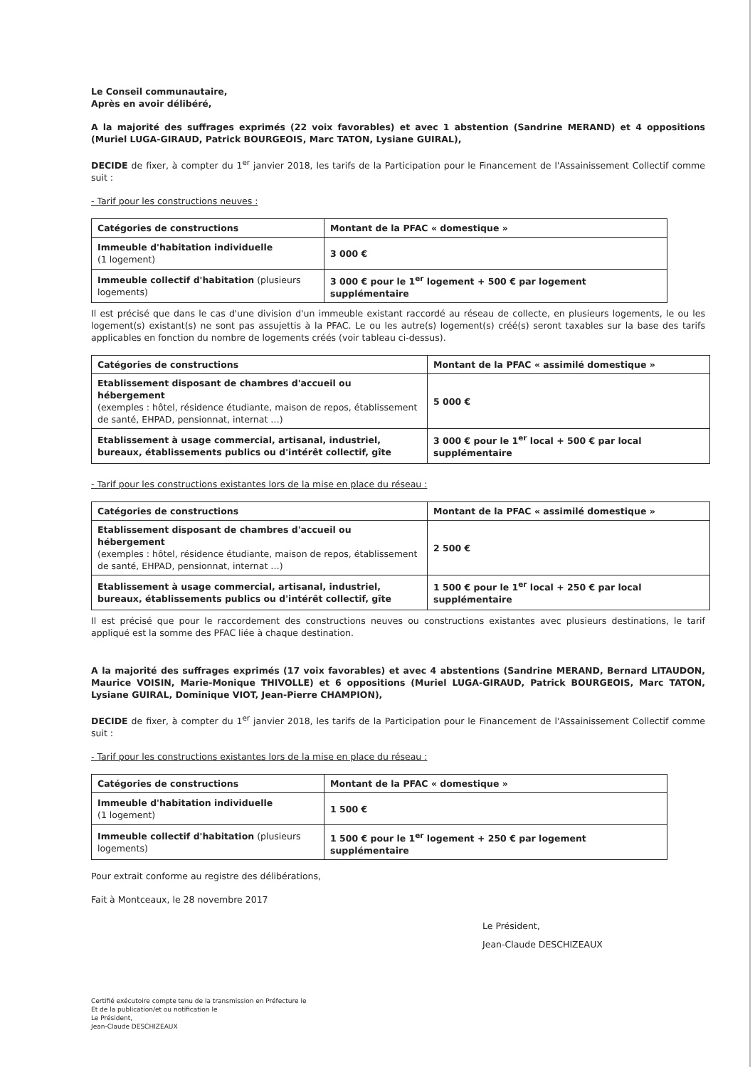Le Conseil communautaire,
Après en avoir délibéré,
A la majorité des suffrages exprimés (22 voix favorables) et avec 1 abstention (Sandrine MERAND) et 4 oppositions (Muriel LUGA-GIRAUD, Patrick BOURGEOIS, Marc TATON, Lysiane GUIRAL),
DECIDE de fixer, à compter du 1<sup>er</sup> janvier 2018, les tarifs de la Participation pour le Financement de l'Assainissement Collectif comme suit :
- Tarif pour les constructions neuves :
| Catégories de constructions | Montant de la PFAC « domestique » |
| --- | --- |
| Immeuble d'habitation individuelle (1 logement) | 3 000 € |
| Immeuble collectif d'habitation (plusieurs logements) | 3 000 € pour le 1<sup>er</sup> logement + 500 € par logement supplémentaire |
Il est précisé que dans le cas d'une division d'un immeuble existant raccordé au réseau de collecte, en plusieurs logements, le ou les logement(s) existant(s) ne sont pas assujettis à la PFAC. Le ou les autre(s) logement(s) créé(s) seront taxables sur la base des tarifs applicables en fonction du nombre de logements créés (voir tableau ci-dessus).
| Catégories de constructions | Montant de la PFAC « assimilé domestique » |
| --- | --- |
| Etablissement disposant de chambres d'accueil ou hébergement (exemples : hôtel, résidence étudiante, maison de repos, établissement de santé, EHPAD, pensionnat, internat …) | 5 000 € |
| Etablissement à usage commercial, artisanal, industriel, bureaux, établissements publics ou d'intérêt collectif, gîte | 3 000 € pour le 1<sup>er</sup> local + 500 € par local supplémentaire |
- Tarif pour les constructions existantes lors de la mise en place du réseau :
| Catégories de constructions | Montant de la PFAC « assimilé domestique » |
| --- | --- |
| Etablissement disposant de chambres d'accueil ou hébergement (exemples : hôtel, résidence étudiante, maison de repos, établissement de santé, EHPAD, pensionnat, internat …) | 2 500 € |
| Etablissement à usage commercial, artisanal, industriel, bureaux, établissements publics ou d'intérêt collectif, gîte | 1 500 € pour le 1<sup>er</sup> local + 250 € par local supplémentaire |
Il est précisé que pour le raccordement des constructions neuves ou constructions existantes avec plusieurs destinations, le tarif appliqué est la somme des PFAC liée à chaque destination.
A la majorité des suffrages exprimés (17 voix favorables) et avec 4 abstentions (Sandrine MERAND, Bernard LITAUDON, Maurice VOISIN, Marie-Monique THIVOLLE) et 6 oppositions (Muriel LUGA-GIRAUD, Patrick BOURGEOIS, Marc TATON, Lysiane GUIRAL, Dominique VIOT, Jean-Pierre CHAMPION),
DECIDE de fixer, à compter du 1<sup>er</sup> janvier 2018, les tarifs de la Participation pour le Financement de l'Assainissement Collectif comme suit :
- Tarif pour les constructions existantes lors de la mise en place du réseau :
| Catégories de constructions | Montant de la PFAC « domestique » |
| --- | --- |
| Immeuble d'habitation individuelle (1 logement) | 1 500 € |
| Immeuble collectif d'habitation (plusieurs logements) | 1 500 € pour le 1<sup>er</sup> logement + 250 € par logement supplémentaire |
Pour extrait conforme au registre des délibérations,
Fait à Montceaux, le 28 novembre 2017
Le Président,
Jean-Claude DESCHIZEAUX
Certifié exécutoire compte tenu de la transmission en Préfecture le
Et de la publication/et ou notification le
Le Président,
Jean-Claude DESCHIZEAUX